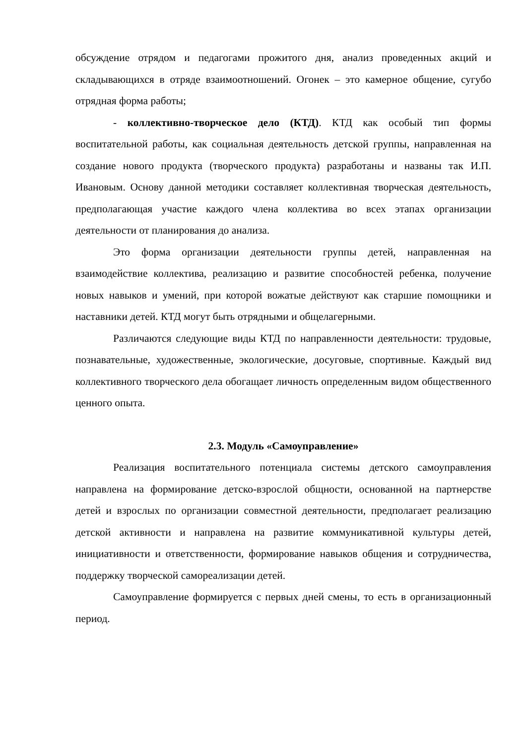обсуждение отрядом и педагогами прожитого дня, анализ проведенных акций и складывающихся в отряде взаимоотношений. Огонек – это камерное общение, сугубо отрядная форма работы;
- коллективно-творческое дело (КТД). КТД как особый тип формы воспитательной работы, как социальная деятельность детской группы, направленная на создание нового продукта (творческого продукта) разработаны и названы так И.П. Ивановым. Основу данной методики составляет коллективная творческая деятельность, предполагающая участие каждого члена коллектива во всех этапах организации деятельности от планирования до анализа.
Это форма организации деятельности группы детей, направленная на взаимодействие коллектива, реализацию и развитие способностей ребенка, получение новых навыков и умений, при которой вожатые действуют как старшие помощники и наставники детей. КТД могут быть отрядными и общелагерными.
Различаются следующие виды КТД по направленности деятельности: трудовые, познавательные, художественные, экологические, досуговые, спортивные. Каждый вид коллективного творческого дела обогащает личность определенным видом общественного ценного опыта.
2.3. Модуль «Самоуправление»
Реализация воспитательного потенциала системы детского самоуправления направлена на формирование детско-взрослой общности, основанной на партнерстве детей и взрослых по организации совместной деятельности, предполагает реализацию детской активности и направлена на развитие коммуникативной культуры детей, инициативности и ответственности, формирование навыков общения и сотрудничества, поддержку творческой самореализации детей.
Самоуправление формируется с первых дней смены, то есть в организационный период.